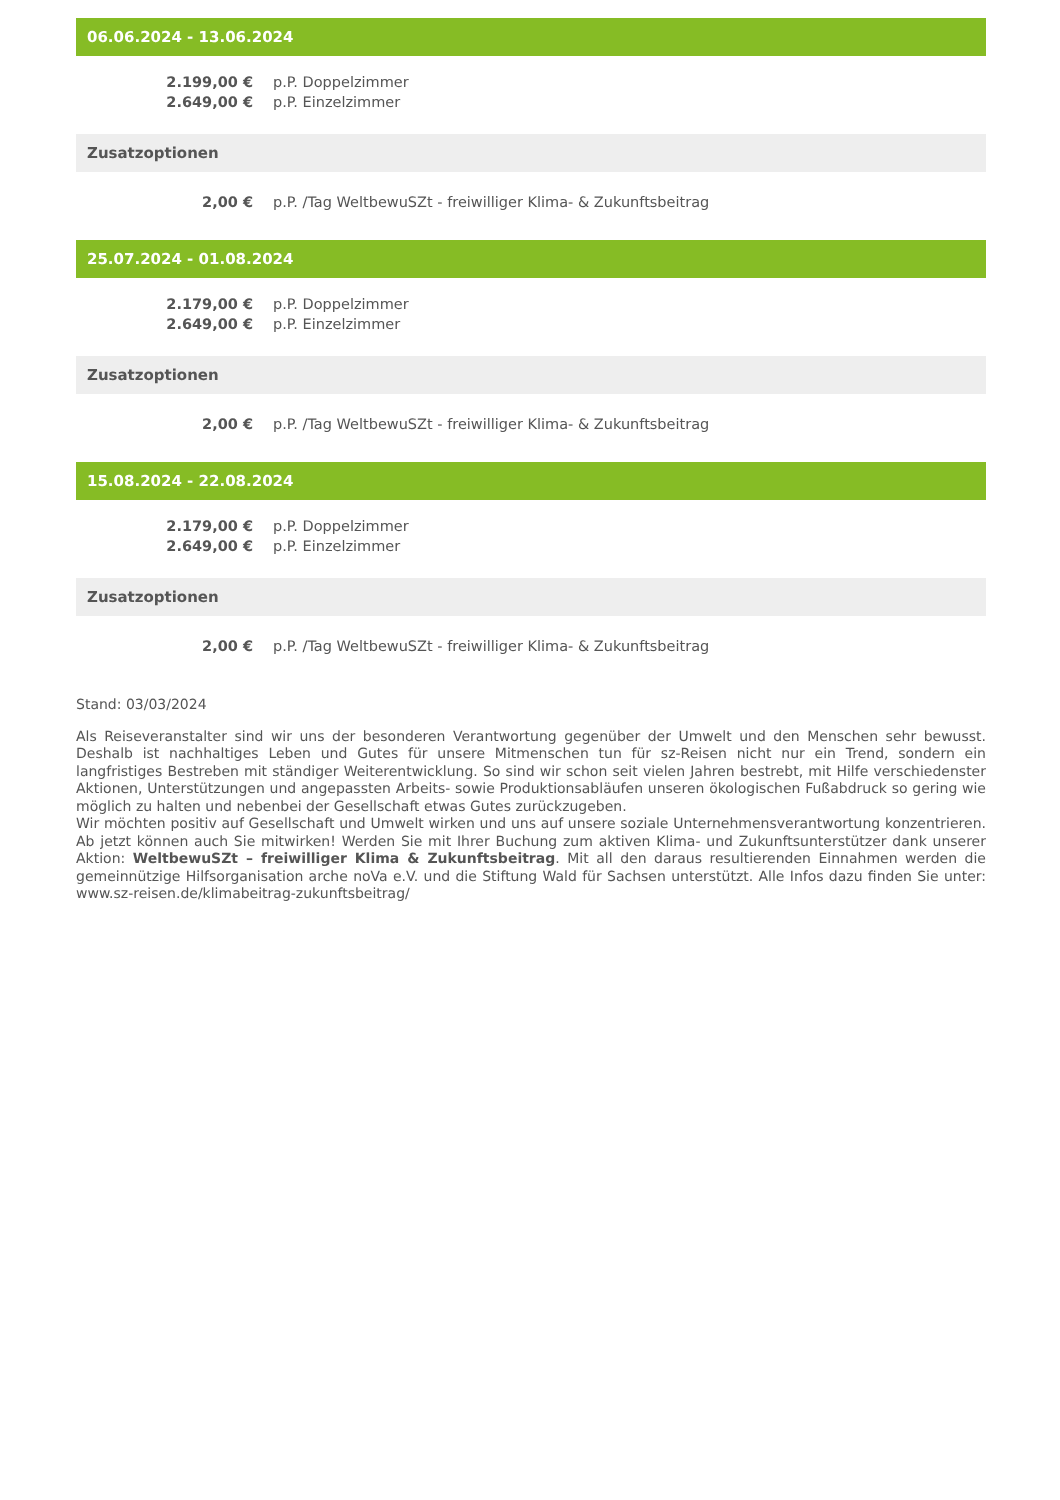06.06.2024 - 13.06.2024
| 2.199,00 € | p.P. Doppelzimmer |
| 2.649,00 € | p.P. Einzelzimmer |
Zusatzoptionen
| 2,00 € | p.P. /Tag WeltbewuSZt - freiwilliger Klima- & Zukunftsbeitrag |
25.07.2024 - 01.08.2024
| 2.179,00 € | p.P. Doppelzimmer |
| 2.649,00 € | p.P. Einzelzimmer |
Zusatzoptionen
| 2,00 € | p.P. /Tag WeltbewuSZt - freiwilliger Klima- & Zukunftsbeitrag |
15.08.2024 - 22.08.2024
| 2.179,00 € | p.P. Doppelzimmer |
| 2.649,00 € | p.P. Einzelzimmer |
Zusatzoptionen
| 2,00 € | p.P. /Tag WeltbewuSZt - freiwilliger Klima- & Zukunftsbeitrag |
Stand: 03/03/2024
Als Reiseveranstalter sind wir uns der besonderen Verantwortung gegenüber der Umwelt und den Menschen sehr bewusst. Deshalb ist nachhaltiges Leben und Gutes für unsere Mitmenschen tun für sz-Reisen nicht nur ein Trend, sondern ein langfristiges Bestreben mit ständiger Weiterentwicklung. So sind wir schon seit vielen Jahren bestrebt, mit Hilfe verschiedenster Aktionen, Unterstützungen und angepassten Arbeits- sowie Produktionsabläufen unseren ökologischen Fußabdruck so gering wie möglich zu halten und nebenbei der Gesellschaft etwas Gutes zurückzugeben.
Wir möchten positiv auf Gesellschaft und Umwelt wirken und uns auf unsere soziale Unternehmensverantwortung konzentrieren. Ab jetzt können auch Sie mitwirken! Werden Sie mit Ihrer Buchung zum aktiven Klima- und Zukunftsunterstützer dank unserer Aktion: WeltbewuSZt – freiwilliger Klima & Zukunftsbeitrag. Mit all den daraus resultierenden Einnahmen werden die gemeinnützige Hilfsorganisation arche noVa e.V. und die Stiftung Wald für Sachsen unterstützt. Alle Infos dazu finden Sie unter: www.sz-reisen.de/klimabeitrag-zukunftsbeitrag/